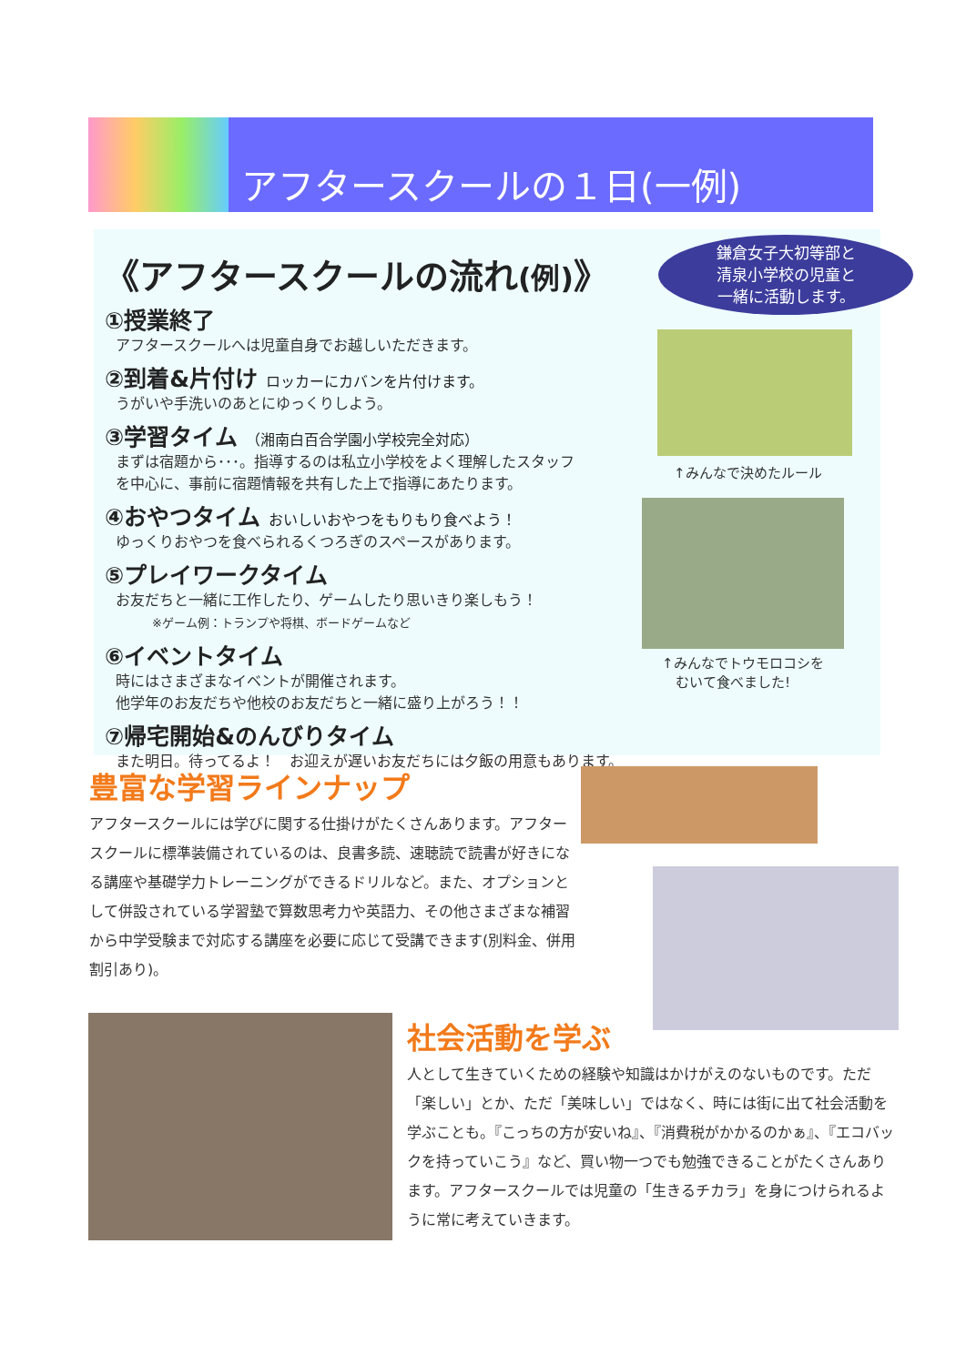アフタースクールの１日(一例)
鎌倉女子大初等部と
清泉小学校の児童と
一緒に活動します。
《アフタースクールの流れ(例)》
①授業終了
アフタースクールへは児童自身でお越しいただきます。
②到着&片付け ロッカーにカバンを片付けます。
うがいや手洗いのあとにゆっくりしよう。
③学習タイム （湘南白百合学園小学校完全対応）
まずは宿題から･･･。指導するのは私立小学校をよく理解したスタッフ
を中心に、事前に宿題情報を共有した上で指導にあたります。
④おやつタイム おいしいおやつをもりもり食べよう！
ゆっくりおやつを食べられるくつろぎのスペースがあります。
⑤プレイワークタイム
お友だちと一緒に工作したり、ゲームしたり思いきり楽しもう！
※ゲーム例：トランプや将棋、ボードゲームなど
⑥イベントタイム
時にはさまざまなイベントが開催されます。
他学年のお友だちや他校のお友だちと一緒に盛り上がろう！！
⑦帰宅開始&のんびりタイム
また明日。待ってるよ！　お迎えが遅いお友だちには夕飯の用意もあります。
↑みんなで決めたルール
↑みんなでトウモロコシを
　むいて食べました!
豊富な学習ラインナップ
アフタースクールには学びに関する仕掛けがたくさんあります。アフタースクールに標準装備されているのは、良書多読、速聴読で読書が好きになる講座や基礎学力トレーニングができるドリルなど。また、オプションとして併設されている学習塾で算数思考力や英語力、その他さまざまな補習から中学受験まで対応する講座を必要に応じて受講できます(別料金、併用割引あり)。
社会活動を学ぶ
人として生きていくための経験や知識はかけがえのないものです。ただ「楽しい」とか、ただ「美味しい」ではなく、時には街に出て社会活動を学ぶことも。『こっちの方が安いね』、『消費税がかかるのかぁ』、『エコバックを持っていこう』など、買い物一つでも勉強できることがたくさんあります。アフタースクールでは児童の「生きるチカラ」を身につけられるように常に考えていきます。